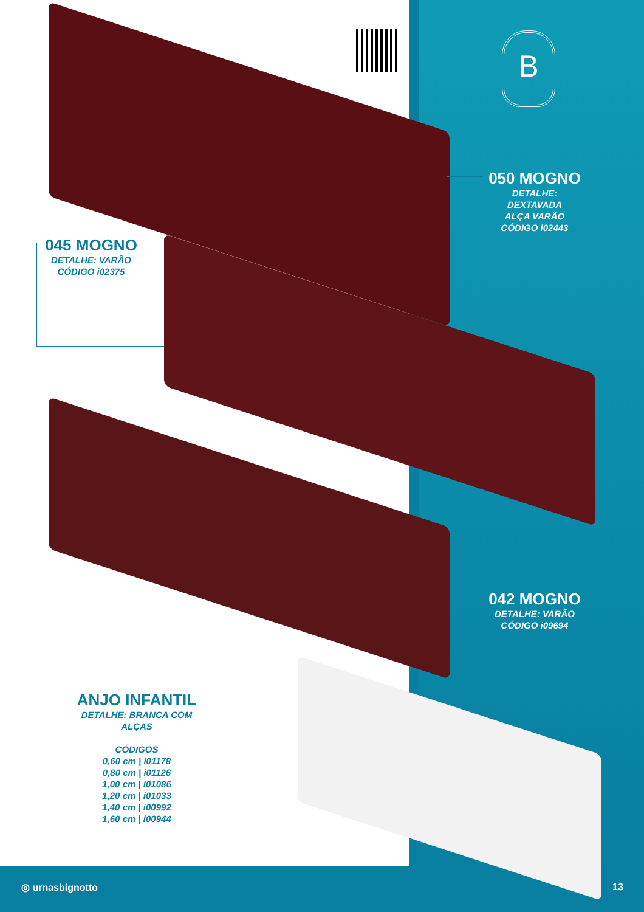B
050 MOGNO
DETALHE: DEXTAVADA
ALÇA VARÃO
CÓDIGO i02443
045 MOGNO
DETALHE: VARÃO
CÓDIGO i02375
042 MOGNO
DETALHE: VARÃO
CÓDIGO i09694
ANJO INFANTIL
DETALHE: BRANCA COM ALÇAS
CÓDIGOS
0,60 cm | i01178
0,80 cm | i01126
1,00 cm | i01086
1,20 cm | i01033
1,40 cm | i00992
1,60 cm | i00944
◎ urnasbignotto 13